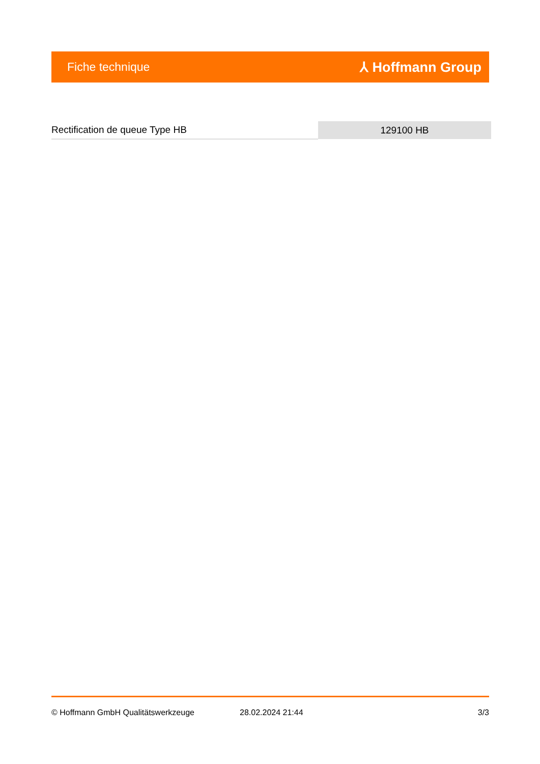Fiche technique ⅄ Hoffmann Group
| Rectification de queue Type HB | 129100 HB |
© Hoffmann GmbH Qualitätswerkzeuge 28.02.2024 21:44 3/3